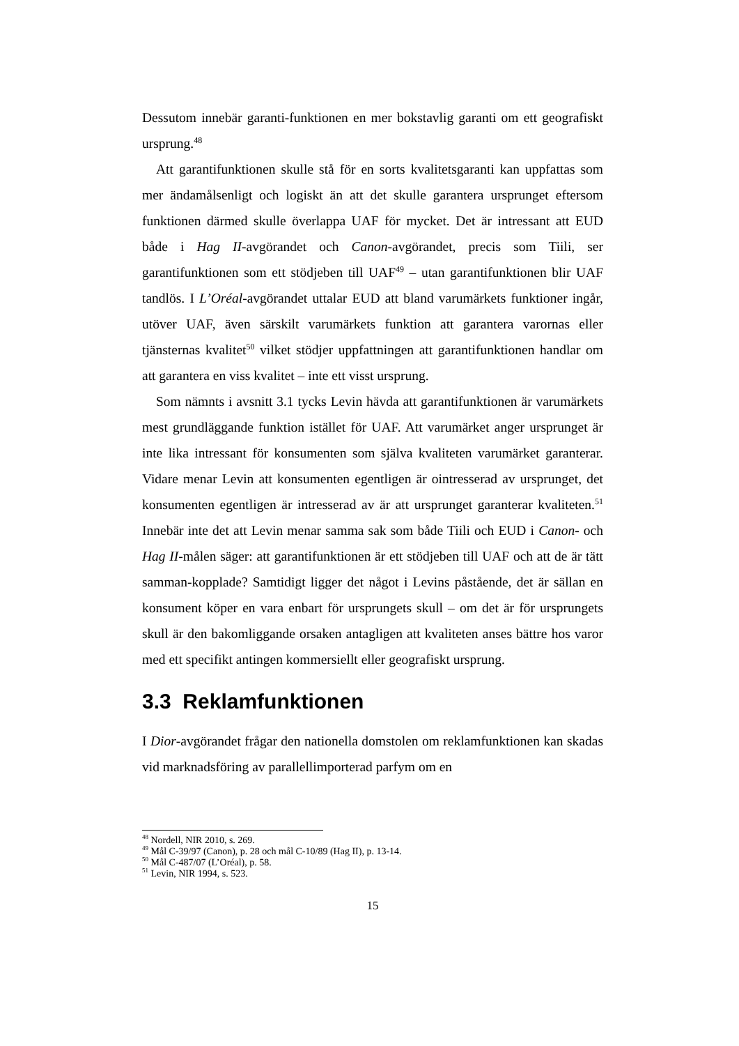Dessutom innebär garanti-funktionen en mer bokstavlig garanti om ett geografiskt ursprung.<sup>48</sup>
Att garantifunktionen skulle stå för en sorts kvalitetsgaranti kan uppfattas som mer ändamålsenligt och logiskt än att det skulle garantera ursprunget eftersom funktionen därmed skulle överlappa UAF för mycket. Det är intressant att EUD både i Hag II-avgörandet och Canon-avgörandet, precis som Tiili, ser garantifunktionen som ett stödjeben till UAF<sup>49</sup> – utan garantifunktionen blir UAF tandlös. I L’Oréal-avgörandet uttalar EUD att bland varumärkets funktioner ingår, utöver UAF, även särskilt varumärkets funktion att garantera varornas eller tjänsternas kvalitet<sup>50</sup> vilket stödjer uppfattningen att garantifunktionen handlar om att garantera en viss kvalitet – inte ett visst ursprung.
Som nämnts i avsnitt 3.1 tycks Levin hävda att garantifunktionen är varumärkets mest grundläggande funktion istället för UAF. Att varumärket anger ursprunget är inte lika intressant för konsumenten som själva kvaliteten varumärket garanterar. Vidare menar Levin att konsumenten egentligen är ointresserad av ursprunget, det konsumenten egentligen är intresserad av är att ursprunget garanterar kvaliteten.<sup>51</sup> Innebär inte det att Levin menar samma sak som både Tiili och EUD i Canon- och Hag II-målen säger: att garantifunktionen är ett stödjeben till UAF och att de är tätt samman-kopplade? Samtidigt ligger det något i Levins påstående, det är sällan en konsument köper en vara enbart för ursprungets skull – om det är för ursprungets skull är den bakomliggande orsaken antagligen att kvaliteten anses bättre hos varor med ett specifikt antingen kommersiellt eller geografiskt ursprung.
3.3 Reklamfunktionen
I Dior-avgörandet frågar den nationella domstolen om reklamfunktionen kan skadas vid marknadsföring av parallellimporterad parfym om en
<sup>48</sup> Nordell, NIR 2010, s. 269.
<sup>49</sup> Mål C-39/97 (Canon), p. 28 och mål C-10/89 (Hag II), p. 13-14.
<sup>50</sup> Mål C-487/07 (L’Oréal), p. 58.
<sup>51</sup> Levin, NIR 1994, s. 523.
15